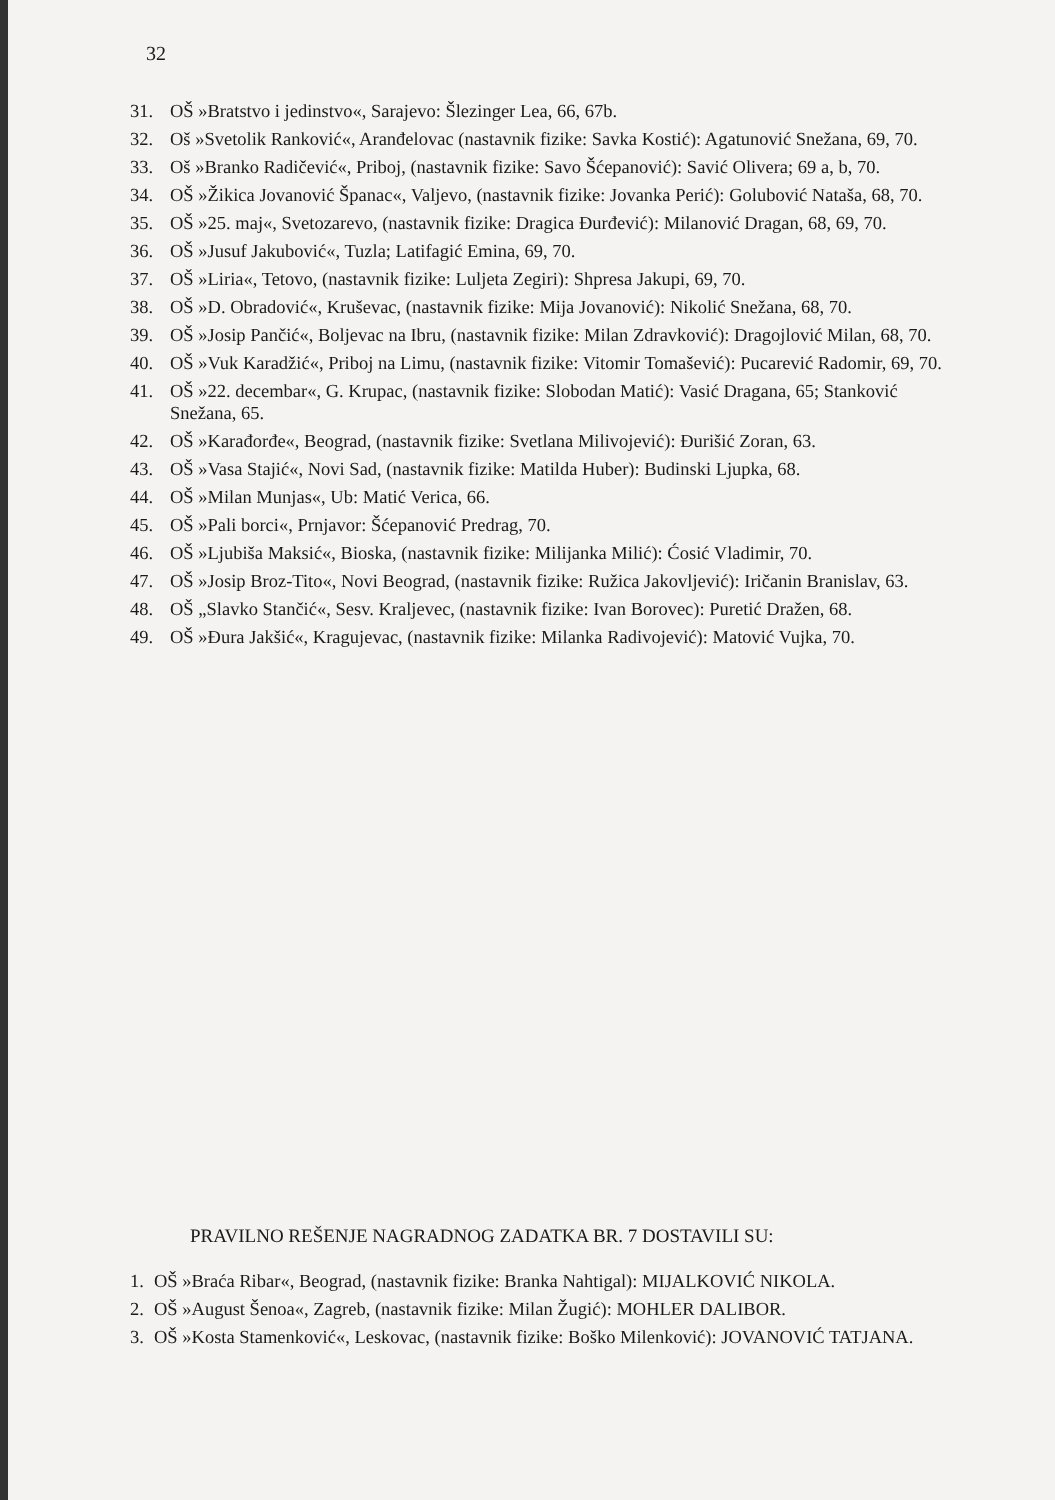32
31. OŠ »Bratstvo i jedinstvo«, Sarajevo: Šlezinger Lea, 66, 67b.
32. Oš »Svetolik Ranković«, Aranđelovac (nastavnik fizike: Savka Kostić): Agatunović Snežana, 69, 70.
33. Oš »Branko Radičević«, Priboj, (nastavnik fizike: Savo Šćepanović): Savić Olivera; 69 a, b, 70.
34. OŠ »Žikica Jovanović Španac«, Valjevo, (nastavnik fizike: Jovanka Perić): Golubović Nataša, 68, 70.
35. OŠ »25. maj«, Svetozarevo, (nastavnik fizike: Dragica Đurđević): Milanović Dragan, 68, 69, 70.
36. OŠ »Jusuf Jakubović«, Tuzla; Latifagić Emina, 69, 70.
37. OŠ »Liria«, Tetovo, (nastavnik fizike: Luljeta Zegiri): Shpresa Jakupi, 69, 70.
38. OŠ »D. Obradović«, Kruševac, (nastavnik fizike: Mija Jovanović): Nikolić Snežana, 68, 70.
39. OŠ »Josip Pančić«, Boljevac na Ibru, (nastavnik fizike: Milan Zdravković): Dragojlović Milan, 68, 70.
40. OŠ »Vuk Karadžić«, Priboj na Limu, (nastavnik fizike: Vitomir Tomašević): Pucarević Radomir, 69, 70.
41. OŠ »22. decembar«, G. Krupac, (nastavnik fizike: Slobodan Matić): Vasić Dragana, 65; Stanković Snežana, 65.
42. OŠ »Karađorđe«, Beograd, (nastavnik fizike: Svetlana Milivojević): Đurišić Zoran, 63.
43. OŠ »Vasa Stajić«, Novi Sad, (nastavnik fizike: Matilda Huber): Budinski Ljupka, 68.
44. OŠ »Milan Munjas«, Ub: Matić Verica, 66.
45. OŠ »Pali borci«, Prnjavor: Šćepanović Predrag, 70.
46. OŠ »Ljubiša Maksić«, Bioska, (nastavnik fizike: Milijanka Milić): Ćosić Vladimir, 70.
47. OŠ »Josip Broz-Tito«, Novi Beograd, (nastavnik fizike: Ružica Jakovljević): Iričanin Branislav, 63.
48. OŠ „Slavko Stančić«, Sesv. Kraljevec, (nastavnik fizike: Ivan Borovec): Puretić Dražen, 68.
49. OŠ »Đura Jakšić«, Kragujevac, (nastavnik fizike: Milanka Radivojević): Matović Vujka, 70.
PRAVILNO REŠENJE NAGRADNOG ZADATKA BR. 7 DOSTAVILI SU:
1. OŠ »Braća Ribar«, Beograd, (nastavnik fizike: Branka Nahtigal): MIJALKOVIĆ NIKOLA.
2. OŠ »August Šenoa«, Zagreb, (nastavnik fizike: Milan Žugić): MOHLER DALIBOR.
3. OŠ »Kosta Stamenković«, Leskovac, (nastavnik fizike: Boško Milenković): JOVANOVIĆ TATJANA.